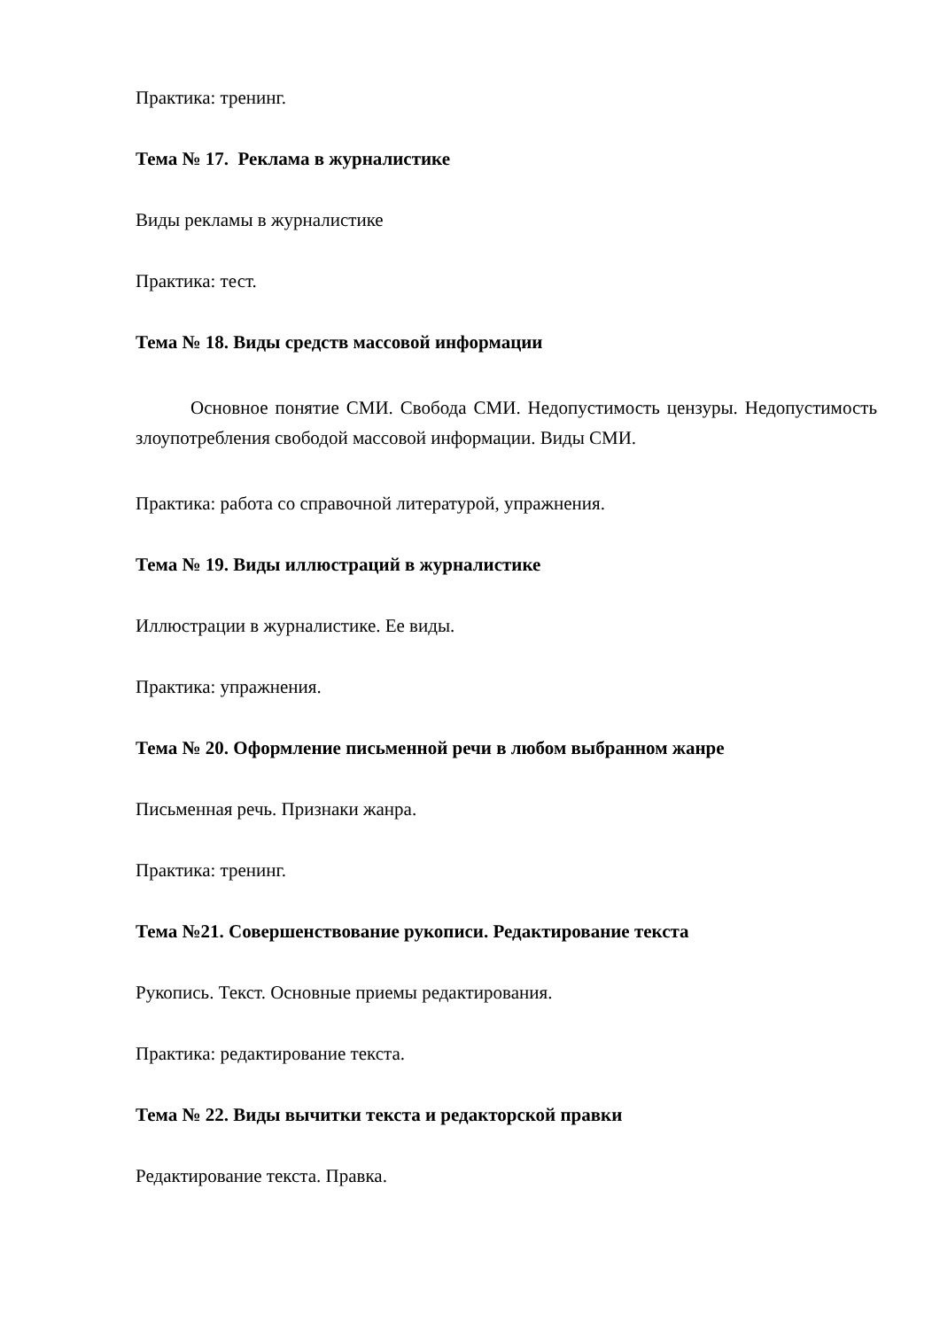Практика: тренинг.
Тема № 17. Реклама в журналистике
Виды рекламы в журналистике
Практика: тест.
Тема № 18. Виды средств массовой информации
Основное понятие СМИ. Свобода СМИ. Недопустимость цензуры. Недопустимость злоупотребления свободой массовой информации. Виды СМИ.
Практика: работа со справочной литературой, упражнения.
Тема № 19. Виды иллюстраций в журналистике
Иллюстрации в журналистике. Ее виды.
Практика: упражнения.
Тема № 20. Оформление письменной речи в любом выбранном жанре
Письменная речь. Признаки жанра.
Практика: тренинг.
Тема №21. Совершенствование рукописи. Редактирование текста
Рукопись. Текст. Основные приемы редактирования.
Практика: редактирование текста.
Тема № 22. Виды вычитки текста и редакторской правки
Редактирование текста. Правка.